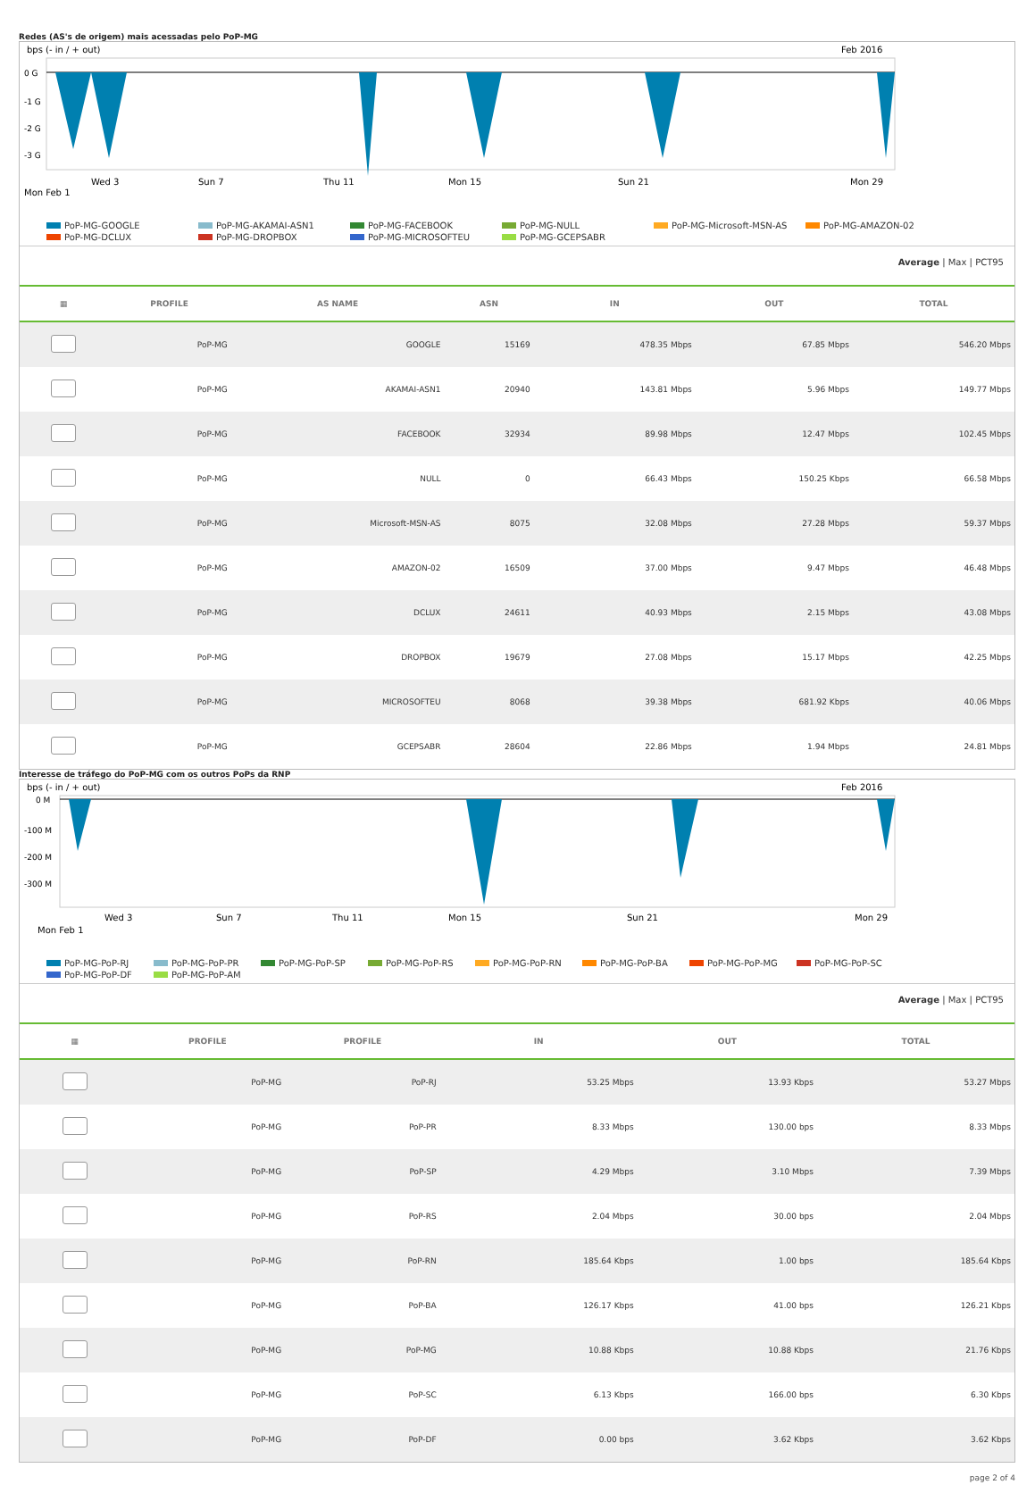Redes (AS's de origem) mais acessadas pelo PoP-MG
bps (- in / + out)
Feb 2016
0 G
-1 G
-2 G
-3 G
Wed 3
Sun 7
Thu 11
Mon 15
Sun 21
Mon 29
Mon Feb 1
PoP-MG-GOOGLE PoP-MG-AKAMAI-ASN1 PoP-MG-FACEBOOK PoP-MG-NULL PoP-MG-Microsoft-MSN-AS PoP-MG-AMAZON-02 PoP-MG-DCLUX PoP-MG-DROPBOX PoP-MG-MICROSOFTEU PoP-MG-GCEPSABR
Average | Max | PCT95
| ▦ | PROFILE | AS NAME | ASN | IN | OUT | TOTAL |
| --- | --- | --- | --- | --- | --- | --- |
| | PoP-MG | GOOGLE | 15169 | 478.35 Mbps | 67.85 Mbps | 546.20 Mbps |
| | PoP-MG | AKAMAI-ASN1 | 20940 | 143.81 Mbps | 5.96 Mbps | 149.77 Mbps |
| | PoP-MG | FACEBOOK | 32934 | 89.98 Mbps | 12.47 Mbps | 102.45 Mbps |
| | PoP-MG | NULL | 0 | 66.43 Mbps | 150.25 Kbps | 66.58 Mbps |
| | PoP-MG | Microsoft-MSN-AS | 8075 | 32.08 Mbps | 27.28 Mbps | 59.37 Mbps |
| | PoP-MG | AMAZON-02 | 16509 | 37.00 Mbps | 9.47 Mbps | 46.48 Mbps |
| | PoP-MG | DCLUX | 24611 | 40.93 Mbps | 2.15 Mbps | 43.08 Mbps |
| | PoP-MG | DROPBOX | 19679 | 27.08 Mbps | 15.17 Mbps | 42.25 Mbps |
| | PoP-MG | MICROSOFTEU | 8068 | 39.38 Mbps | 681.92 Kbps | 40.06 Mbps |
| | PoP-MG | GCEPSABR | 28604 | 22.86 Mbps | 1.94 Mbps | 24.81 Mbps |
Interesse de tráfego do PoP-MG com os outros PoPs da RNP
bps (- in / + out)
Feb 2016
0 M
-100 M
-200 M
-300 M
Wed 3
Sun 7
Thu 11
Mon 15
Sun 21
Mon 29
Mon Feb 1
PoP-MG-PoP-RJ PoP-MG-PoP-PR PoP-MG-PoP-SP PoP-MG-PoP-RS PoP-MG-PoP-RN PoP-MG-PoP-BA PoP-MG-PoP-MG PoP-MG-PoP-SC PoP-MG-PoP-DF PoP-MG-PoP-AM
Average | Max | PCT95
| ▦ | PROFILE | PROFILE | IN | OUT | TOTAL |
| --- | --- | --- | --- | --- | --- |
| | PoP-MG | PoP-RJ | 53.25 Mbps | 13.93 Kbps | 53.27 Mbps |
| | PoP-MG | PoP-PR | 8.33 Mbps | 130.00 bps | 8.33 Mbps |
| | PoP-MG | PoP-SP | 4.29 Mbps | 3.10 Mbps | 7.39 Mbps |
| | PoP-MG | PoP-RS | 2.04 Mbps | 30.00 bps | 2.04 Mbps |
| | PoP-MG | PoP-RN | 185.64 Kbps | 1.00 bps | 185.64 Kbps |
| | PoP-MG | PoP-BA | 126.17 Kbps | 41.00 bps | 126.21 Kbps |
| | PoP-MG | PoP-MG | 10.88 Kbps | 10.88 Kbps | 21.76 Kbps |
| | PoP-MG | PoP-SC | 6.13 Kbps | 166.00 bps | 6.30 Kbps |
| | PoP-MG | PoP-DF | 0.00 bps | 3.62 Kbps | 3.62 Kbps |
page 2 of 4